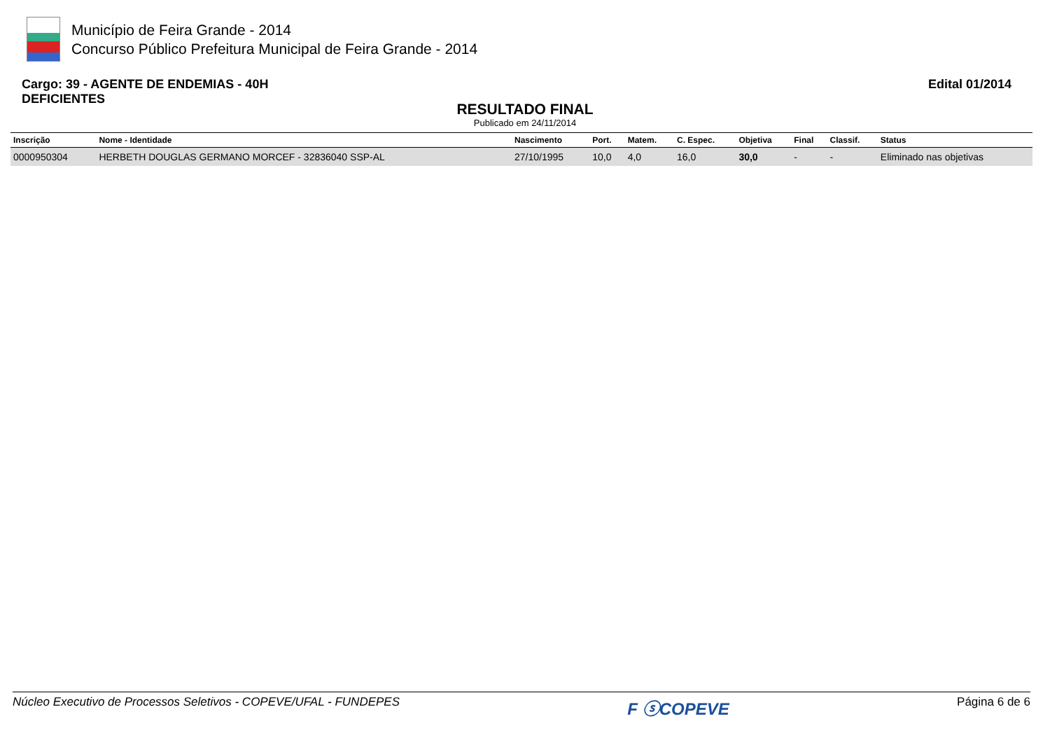Município de Feira Grande - 2014
Concurso Público Prefeitura Municipal de Feira Grande - 2014
Cargo: 39 - AGENTE DE ENDEMIAS - 40H
DEFICIENTES
Edital 01/2014
RESULTADO FINAL
Publicado em 24/11/2014
| Inscrição | Nome - Identidade | Nascimento | Port. | Matem. | C. Espec. | Objetiva | Final | Classif. | Status |
| --- | --- | --- | --- | --- | --- | --- | --- | --- | --- |
| 0000950304 | HERBETH DOUGLAS GERMANO MORCEF - 32836040 SSP-AL | 27/10/1995 | 10,0 | 4,0 | 16,0 | 30,0 | - | - | Eliminado nas objetivas |
Núcleo Executivo de Processos Seletivos - COPEVE/UFAL - FUNDEPES F ⓢCOPEVE Página 6 de 6